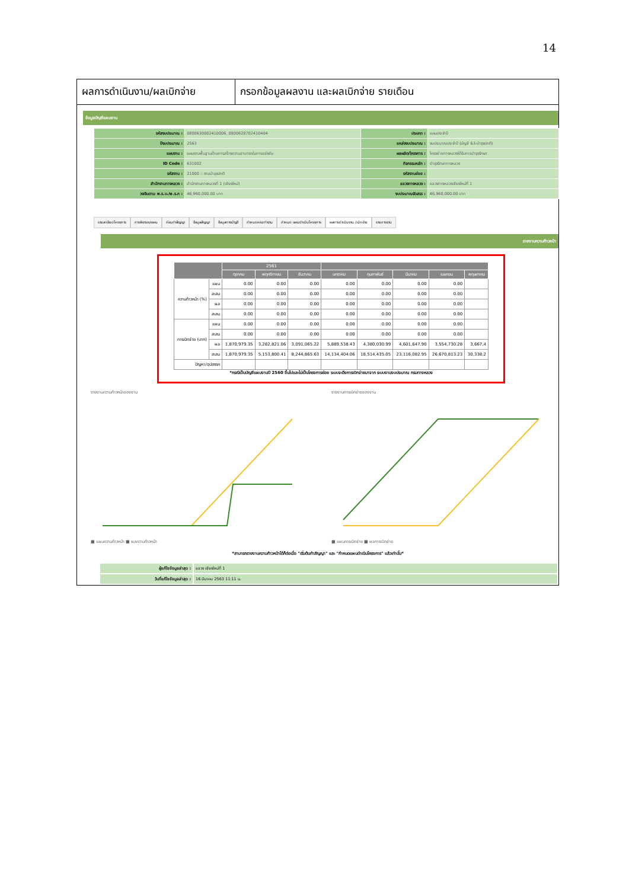14
ผลการดำเนินงาน/ผลเบิกจ่าย
กรอกข้อมูลผลงาน และผลเบิกจ่าย รายเดือน
ข้อมูลบัญชีแผนงาน
| รหัสงบประมาณ : | 0800630002410006, 0800628702410404 | ประเภท : | แผนประจำปี |
| ปีงบประมาณ : | 2563 | แหล่งงบประมาณ : | งบประมาณประจำปี (บัญชี 63-บำรุงปกติ) |
| แผนงาน : | แผนงานพื้นฐานด้านการสร้างความสามารถในการแข่งขัน | ผลผลิต/โครงการ : | โครงข่ายทางหลวงได้รับการบำรุงรักษา |
| ID Code : | 631002 | กิจกรรมหลัก : | บำรุงรักษาทางหลวง |
| รหัสงาน : | 21000 :: งานบำรุงปกติ | รหัสงานย่อย : | |
| สำนักงานทางหลวง : | สำนักงานทางหลวงที่ 1 (เชียงใหม่) | แขวงทางหลวง : | แขวงทางหลวงเชียงใหม่ที่ 1 |
| วงเงินตาม พ.ร.บ./พ.ร.ก : | 46,960,000.00 บาท | งบประมาณจัดสรร : | 46,960,000.00 บาท |
รายละเอียดโครงการ การพิจารณาแผน ก่อนทำสัญญา ข้อมูลสัญญา ข้อมูลทางบัญชี กำหนดคณะทำงาน กำหนด แผนดำเนินโครงการ ผลการดำเนินงาน /เบิกจ่าย รายการงาน
รายงานความก้าวหน้า
| | | 2561 | | | | | | | |
| --- | --- | --- | --- | --- | --- | --- | --- | --- | --- |
| | | ตุลาคม | พฤศจิกายน | ธันวาคม | มกราคม | กุมภาพันธ์ | มีนาคม | เมษายน | พฤษภาคม |
| ความก้าวหน้า (%) | แผน | 0.00 | 0.00 | 0.00 | 0.00 | 0.00 | 0.00 | 0.00 | |
| | สะสม | 0.00 | 0.00 | 0.00 | 0.00 | 0.00 | 0.00 | 0.00 | |
| | ผล | 0.00 | 0.00 | 0.00 | 0.00 | 0.00 | 0.00 | 0.00 | |
| | สะสม | 0.00 | 0.00 | 0.00 | 0.00 | 0.00 | 0.00 | 0.00 | |
| การเบิกจ่าย (บาท) | แผน | 0.00 | 0.00 | 0.00 | 0.00 | 0.00 | 0.00 | 0.00 | |
| | สะสม | 0.00 | 0.00 | 0.00 | 0.00 | 0.00 | 0.00 | 0.00 | |
| | ผล | 1,870,979.35 | 3,282,821.06 | 3,091,065.22 | 5,889,538.43 | 4,380,030.99 | 4,601,647.90 | 3,554,730.28 | 3,667,4 |
| | สะสม | 1,870,979.35 | 5,153,800.41 | 8,244,865.63 | 14,134,404.06 | 18,514,435.05 | 23,116,082.95 | 26,670,813.23 | 30,338,2 |
| ปัญหา/อุปสรรค | | | | | | | | | |
*กรณีเป็นบัญชีแผนงานปี 2560 ขึ้นไปและไม่เป็นโครงการย่อย ระบบจะดึงการเบิกจ่ายมาจาก ระบบงานงบประมาณ กรมทางหลวง
รายงานความก้าวหน้าของงาน
■ แผนความก้าวหน้า ■ ผลความก้าวหน้า
รายงานการเบิกจ่ายของงาน
■ แผนการเบิกจ่าย ■ ผลการเบิกจ่าย
*สามารถรายงานความก้าวหน้าได้ก็ต่อเมื่อ "เริ่มต้นทำสัญญา" และ "กำหนดแผนดำเนินโครงการ" แล้วเท่านั้น*
| ผู้แก้ไขข้อมูลล่าสุด : | แขวง เชียงใหม่ที่ 1 |
| วันที่แก้ไขข้อมูลล่าสุด : | 16 มีนาคม 2563 11:11 น. |